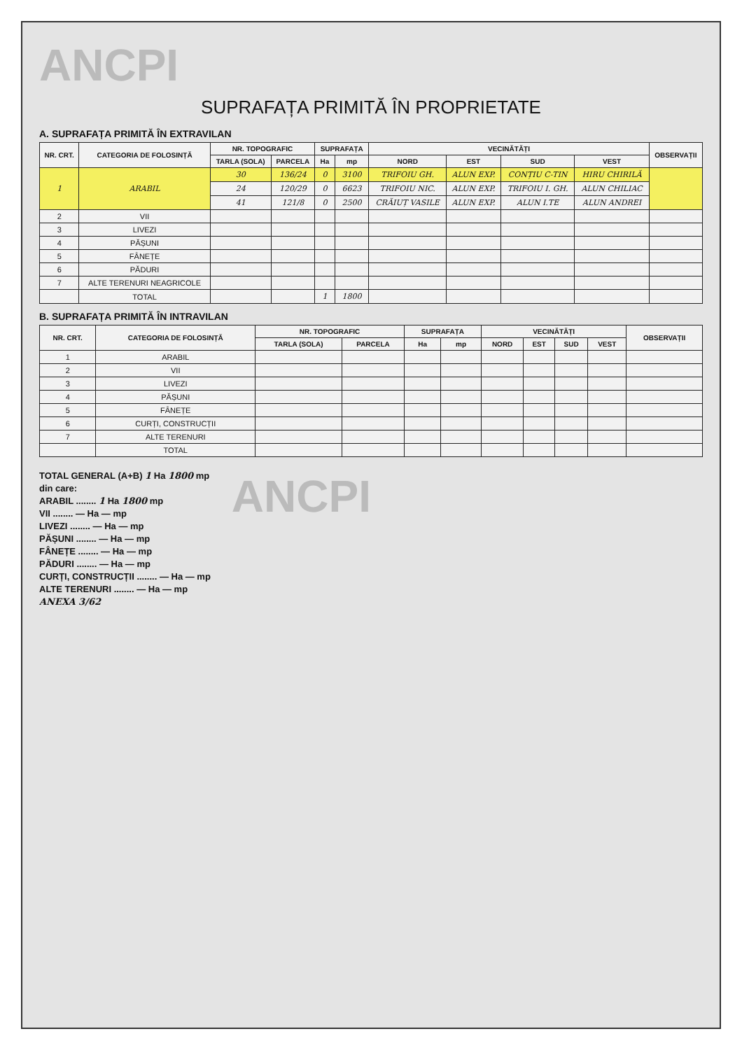ANCPI
SUPRAFAȚA PRIMITĂ ÎN PROPRIETATE
A. SUPRAFAȚA PRIMITĂ ÎN EXTRAVILAN
| NR. CRT. | CATEGORIA DE FOLOSINȚĂ | NR. TOPOGRAFIC | | SUPRAFAȚA | | VECINĂTĂȚI | | | | OBSERVAȚII |
| --- | --- | --- | --- | --- | --- | --- | --- | --- | --- | --- |
| | | TARLA (SOLA) | PARCELA | Ha | mp | NORD | EST | SUD | VEST | |
| 1 | ARABIL | 30 | 136/24 | 0 | 3100 | TRIFOIU GH. | ALUN EXP. | CONȚIU C-TIN | HIRU CHIRILĂ | |
| | | 24 | 120/29 | 0 | 6623 | TRIFOIU NIC. | ALUN EXP. | TRIFOIU I. GH. | ALUN CHILIAC | |
| | | 41 | 121/8 | 0 | 2500 | CRĂIUȚ VASILE | ALUN EXP. | ALUN I.TE | ALUN ANDREI | |
| 2 | VII | | | | | | | | | |
| 3 | LIVEZI | | | | | | | | | |
| 4 | PĂȘUNI | | | | | | | | | |
| 5 | FÂNEȚE | | | | | | | | | |
| 6 | PĂDURI | | | | | | | | | |
| 7 | ALTE TERENURI NEAGRICOLE | | | | | | | | | |
| | TOTAL | | | 1 | 1800 | | | | | |
B. SUPRAFAȚA PRIMITĂ ÎN INTRAVILAN
| NR. CRT. | CATEGORIA DE FOLOSINȚĂ | NR. TOPOGRAFIC | | SUPRAFAȚA | | VECINĂTĂȚI | | | | OBSERVAȚII |
| --- | --- | --- | --- | --- | --- | --- | --- | --- | --- | --- |
| | | TARLA (SOLA) | PARCELA | Ha | mp | NORD | EST | SUD | VEST | |
| 1 | ARABIL | | | | | | | | | |
| 2 | VII | | | | | | | | | |
| 3 | LIVEZI | | | | | | | | | |
| 4 | PĂȘUNI | | | | | | | | | |
| 5 | FÂNEȚE | | | | | | | | | |
| 6 | CURȚI, CONSTRUCȚII | | | | | | | | | |
| 7 | ALTE TERENURI | | | | | | | | | |
| | TOTAL | | | | | | | | | |
TOTAL GENERAL (A+B) 1 Ha 1800 mp
din care:
ARABIL ........ 1 Ha 1800 mp
VII ........ — Ha — mp
LIVEZI ........ — Ha — mp
PĂȘUNI ........ — Ha — mp
FÂNEȚE ........ — Ha — mp
PĂDURI ........ — Ha — mp
CURȚI, CONSTRUCȚII ........ — Ha — mp
ALTE TERENURI ........ — Ha — mp
ANEXA 3/62
ANCPI